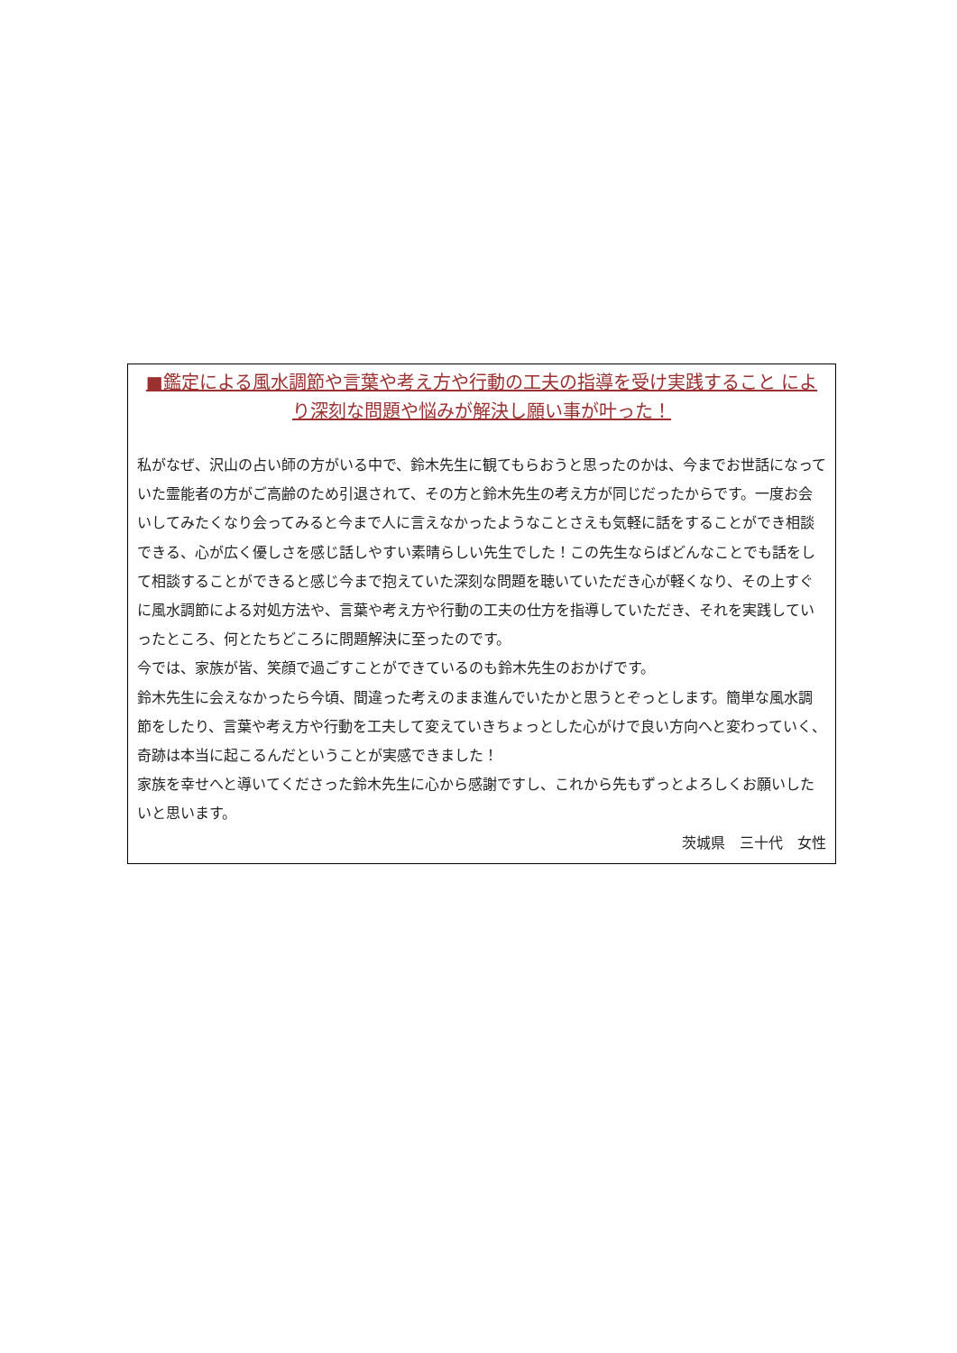■鑑定による風水調節や言葉や考え方や行動の工夫の指導を受け実践すること により深刻な問題や悩みが解決し願い事が叶った！
私がなぜ、沢山の占い師の方がいる中で、鈴木先生に観てもらおうと思ったのかは、今までお世話になっていた霊能者の方がご高齢のため引退されて、その方と鈴木先生の考え方が同じだったからです。一度お会いしてみたくなり会ってみると今まで人に言えなかったようなことさえも気軽に話をすることができ相談できる、心が広く優しさを感じ話しやすい素晴らしい先生でした！この先生ならばどんなことでも話をして相談することができると感じ今まで抱えていた深刻な問題を聴いていただき心が軽くなり、その上すぐに風水調節による対処方法や、言葉や考え方や行動の工夫の仕方を指導していただき、それを実践していったところ、何とたちどころに問題解決に至ったのです。
今では、家族が皆、笑顔で過ごすことができているのも鈴木先生のおかげです。
鈴木先生に会えなかったら今頃、間違った考えのまま進んでいたかと思うとぞっとします。簡単な風水調節をしたり、言葉や考え方や行動を工夫して変えていきちょっとした心がけで良い方向へと変わっていく、奇跡は本当に起こるんだということが実感できました！
家族を幸せへと導いてくださった鈴木先生に心から感謝ですし、これから先もずっとよろしくお願いしたいと思います。
茨城県　三十代　女性